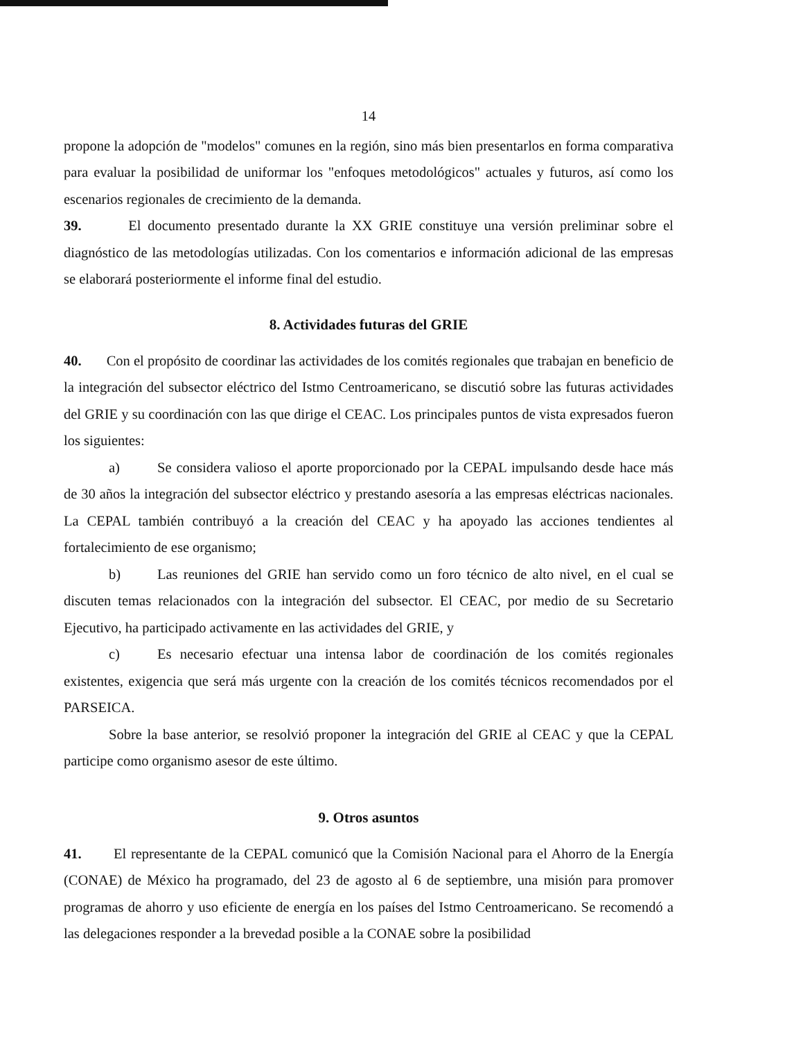14
propone la adopción de "modelos" comunes en la región, sino más bien presentarlos en forma comparativa para evaluar la posibilidad de uniformar los "enfoques metodológicos" actuales y futuros, así como los escenarios regionales de crecimiento de la demanda.
39. El documento presentado durante la XX GRIE constituye una versión preliminar sobre el diagnóstico de las metodologías utilizadas. Con los comentarios e información adicional de las empresas se elaborará posteriormente el informe final del estudio.
8. Actividades futuras del GRIE
40. Con el propósito de coordinar las actividades de los comités regionales que trabajan en beneficio de la integración del subsector eléctrico del Istmo Centroamericano, se discutió sobre las futuras actividades del GRIE y su coordinación con las que dirige el CEAC. Los principales puntos de vista expresados fueron los siguientes:
a) Se considera valioso el aporte proporcionado por la CEPAL impulsando desde hace más de 30 años la integración del subsector eléctrico y prestando asesoría a las empresas eléctricas nacionales. La CEPAL también contribuyó a la creación del CEAC y ha apoyado las acciones tendientes al fortalecimiento de ese organismo;
b) Las reuniones del GRIE han servido como un foro técnico de alto nivel, en el cual se discuten temas relacionados con la integración del subsector. El CEAC, por medio de su Secretario Ejecutivo, ha participado activamente en las actividades del GRIE, y
c) Es necesario efectuar una intensa labor de coordinación de los comités regionales existentes, exigencia que será más urgente con la creación de los comités técnicos recomendados por el PARSEICA.
Sobre la base anterior, se resolvió proponer la integración del GRIE al CEAC y que la CEPAL participe como organismo asesor de este último.
9. Otros asuntos
41. El representante de la CEPAL comunicó que la Comisión Nacional para el Ahorro de la Energía (CONAE) de México ha programado, del 23 de agosto al 6 de septiembre, una misión para promover programas de ahorro y uso eficiente de energía en los países del Istmo Centroamericano. Se recomendó a las delegaciones responder a la brevedad posible a la CONAE sobre la posibilidad